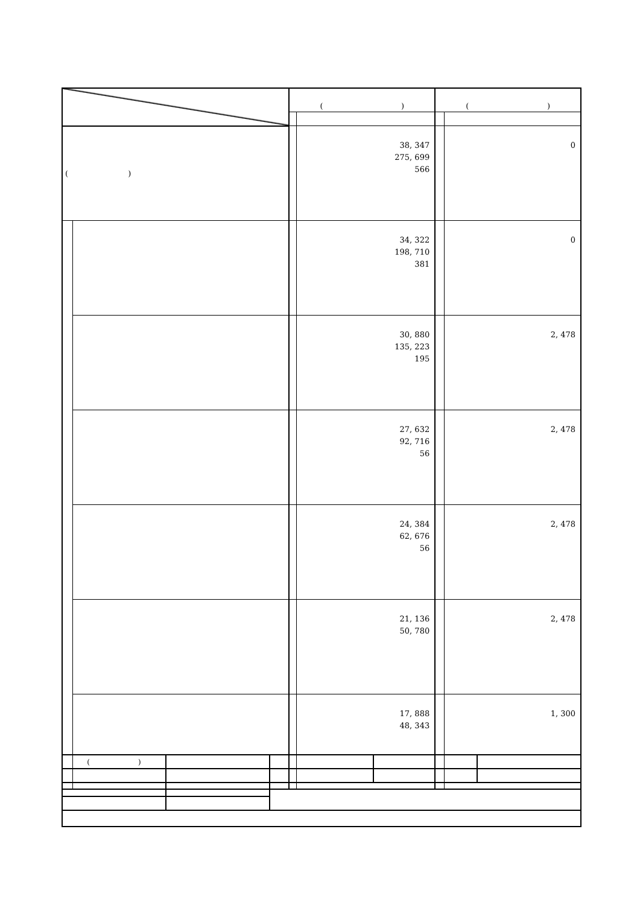| | | ( ) | | ( ) | |
| ( ) | | | 38, 347 275, 699 566 | | 0 |
| | | | 34, 322 198, 710 381 | | 0 |
| | | | 30, 880 135, 223 195 | | 2, 478 |
| | | | 27, 632 92, 716 56 | | 2, 478 |
| | | | 24, 384 62, 676 56 | | 2, 478 |
| | | | 21, 136 50, 780 | | 2, 478 |
| | | | 17, 888 48, 343 | | 1, 300 |
| ( ) | | | | |